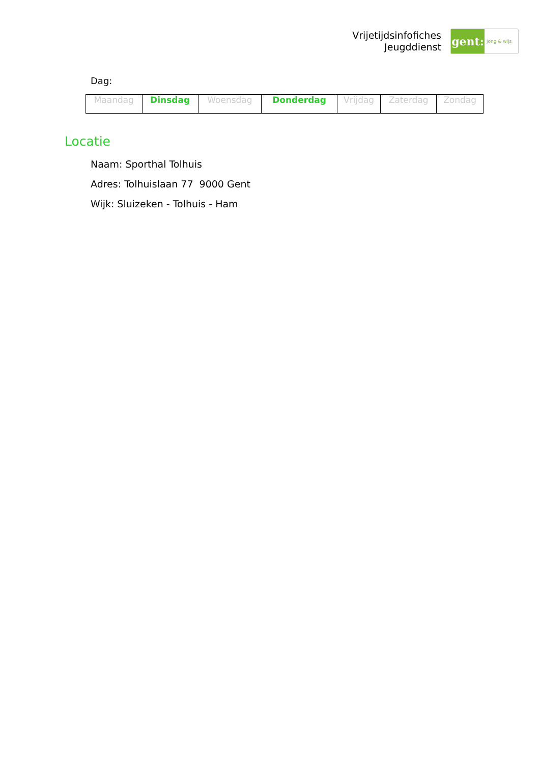Vrijetijdsinfofiches
Jeugddienst
gent:
jong & wijs
Dag:
| Maandag | Dinsdag | Woensdag | Donderdag | Vrijdag | Zaterdag | Zondag |
Locatie
Naam: Sporthal Tolhuis
Adres: Tolhuislaan 77 9000 Gent
Wijk: Sluizeken - Tolhuis - Ham